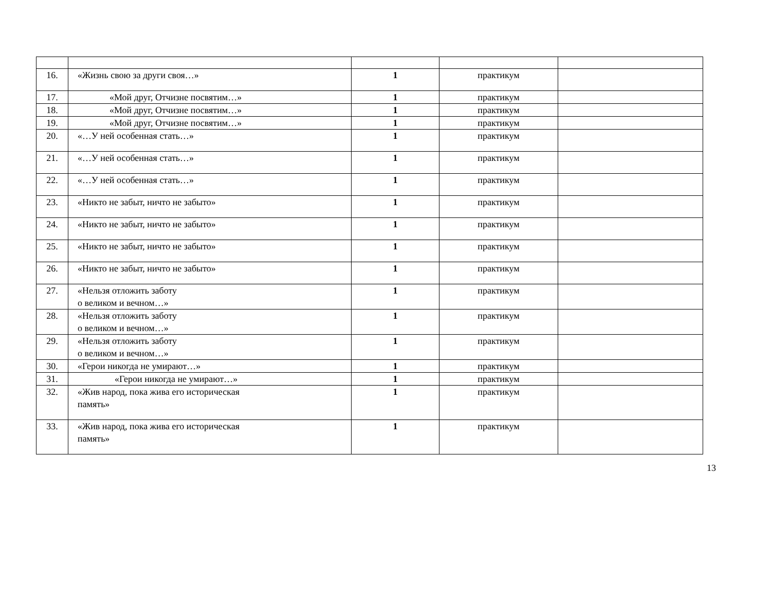| 16. | «Жизнь свою за други своя…» | 1 | практикум | |
| 17. | «Мой друг, Отчизне посвятим…» | 1 | практикум | |
| 18. | «Мой друг, Отчизне посвятим…» | 1 | практикум | |
| 19. | «Мой друг, Отчизне посвятим…» | 1 | практикум | |
| 20. | «…У ней особенная стать…» | 1 | практикум | |
| 21. | «…У ней особенная стать…» | 1 | практикум | |
| 22. | «…У ней особенная стать…» | 1 | практикум | |
| 23. | «Никто не забыт, ничто не забыто» | 1 | практикум | |
| 24. | «Никто не забыт, ничто не забыто» | 1 | практикум | |
| 25. | «Никто не забыт, ничто не забыто» | 1 | практикум | |
| 26. | «Никто не забыт, ничто не забыто» | 1 | практикум | |
| 27. | «Нельзя отложить заботу о великом и вечном…» | 1 | практикум | |
| 28. | «Нельзя отложить заботу о великом и вечном…» | 1 | практикум | |
| 29. | «Нельзя отложить заботу о великом и вечном…» | 1 | практикум | |
| 30. | «Герои никогда не умирают…» | 1 | практикум | |
| 31. | «Герои никогда не умирают…» | 1 | практикум | |
| 32. | «Жив народ, пока жива его историческая память» | 1 | практикум | |
| 33. | «Жив народ, пока жива его историческая память» | 1 | практикум | |
13